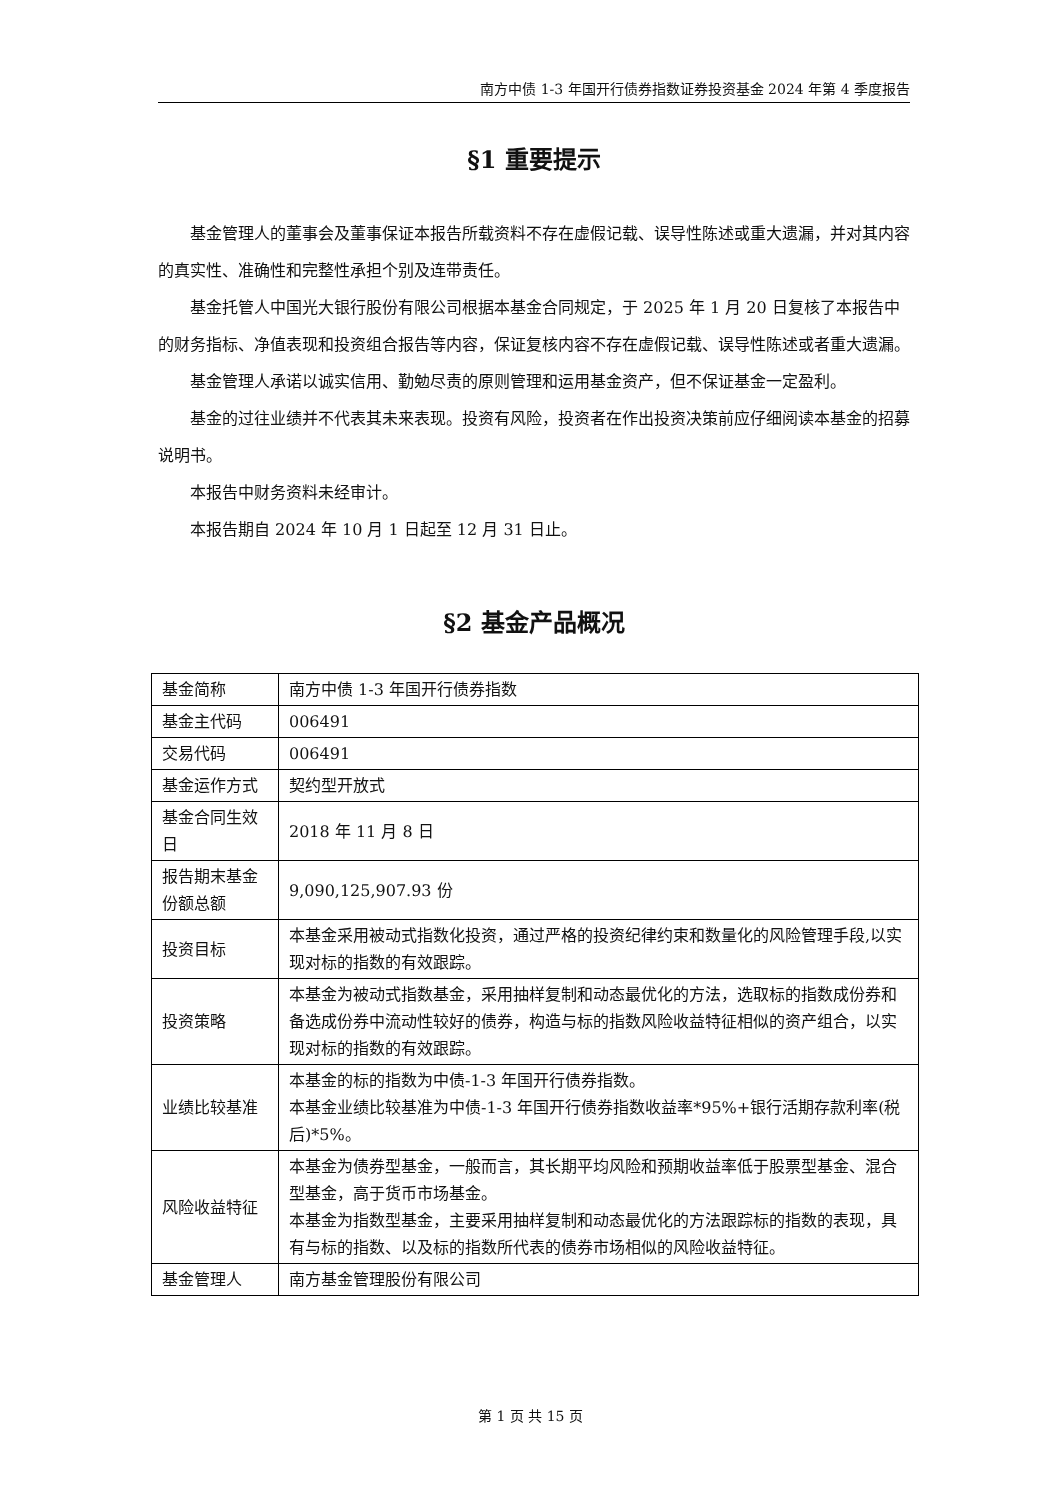南方中债 1-3 年国开行债券指数证券投资基金 2024 年第 4 季度报告
§1 重要提示
基金管理人的董事会及董事保证本报告所载资料不存在虚假记载、误导性陈述或重大遗漏，并对其内容的真实性、准确性和完整性承担个别及连带责任。
基金托管人中国光大银行股份有限公司根据本基金合同规定，于 2025 年 1 月 20 日复核了本报告中的财务指标、净值表现和投资组合报告等内容，保证复核内容不存在虚假记载、误导性陈述或者重大遗漏。
基金管理人承诺以诚实信用、勤勉尽责的原则管理和运用基金资产，但不保证基金一定盈利。
基金的过往业绩并不代表其未来表现。投资有风险，投资者在作出投资决策前应仔细阅读本基金的招募说明书。
本报告中财务资料未经审计。
本报告期自 2024 年 10 月 1 日起至 12 月 31 日止。
§2 基金产品概况
| 基金简称 | 南方中债 1-3 年国开行债券指数 |
| 基金主代码 | 006491 |
| 交易代码 | 006491 |
| 基金运作方式 | 契约型开放式 |
| 基金合同生效日 | 2018 年 11 月 8 日 |
| 报告期末基金份额总额 | 9,090,125,907.93 份 |
| 投资目标 | 本基金采用被动式指数化投资，通过严格的投资纪律约束和数量化的风险管理手段,以实现对标的指数的有效跟踪。 |
| 投资策略 | 本基金为被动式指数基金，采用抽样复制和动态最优化的方法，选取标的指数成份券和备选成份券中流动性较好的债券，构造与标的指数风险收益特征相似的资产组合，以实现对标的指数的有效跟踪。 |
| 业绩比较基准 | 本基金的标的指数为中债-1-3 年国开行债券指数。 本基金业绩比较基准为中债-1-3 年国开行债券指数收益率*95%+银行活期存款利率(税后)*5%。 |
| 风险收益特征 | 本基金为债券型基金，一般而言，其长期平均风险和预期收益率低于股票型基金、混合型基金，高于货币市场基金。 本基金为指数型基金，主要采用抽样复制和动态最优化的方法跟踪标的指数的表现，具有与标的指数、以及标的指数所代表的债券市场相似的风险收益特征。 |
| 基金管理人 | 南方基金管理股份有限公司 |
第 1 页 共 15 页